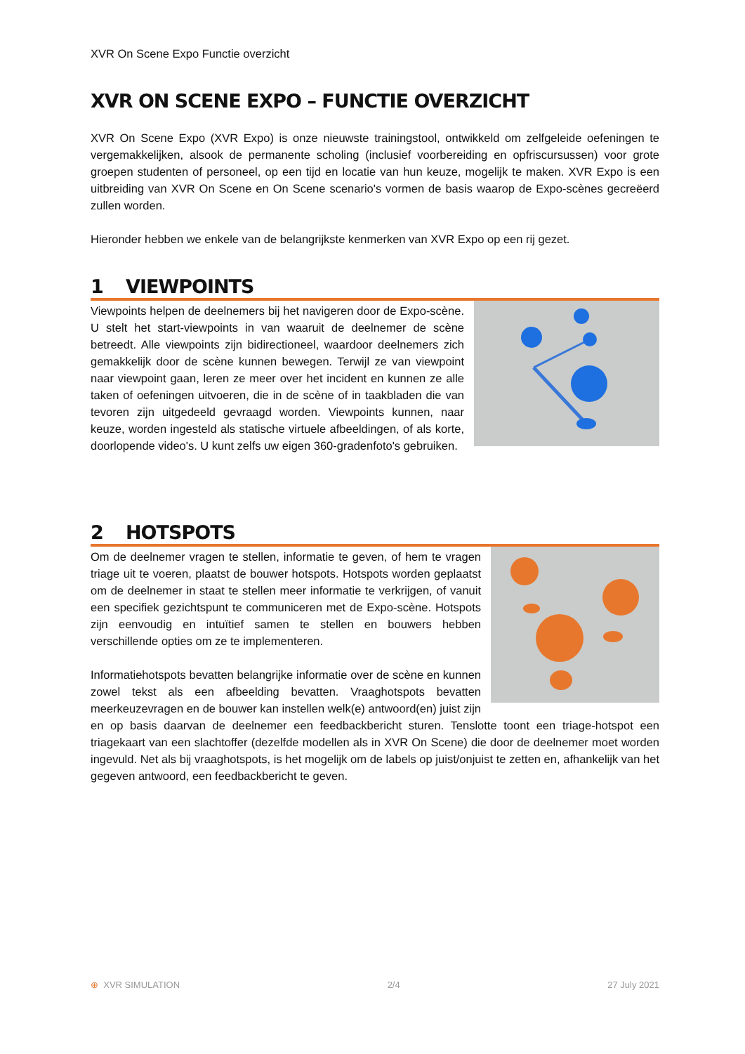XVR On Scene Expo Functie overzicht
XVR ON SCENE EXPO – FUNCTIE OVERZICHT
XVR On Scene Expo (XVR Expo) is onze nieuwste trainingstool, ontwikkeld om zelfgeleide oefeningen te vergemakkelijken, alsook de permanente scholing (inclusief voorbereiding en opfriscursussen) voor grote groepen studenten of personeel, op een tijd en locatie van hun keuze, mogelijk te maken. XVR Expo is een uitbreiding van XVR On Scene en On Scene scenario's vormen de basis waarop de Expo-scènes gecreëerd zullen worden.
Hieronder hebben we enkele van de belangrijkste kenmerken van XVR Expo op een rij gezet.
1 VIEWPOINTS
Viewpoints helpen de deelnemers bij het navigeren door de Expo-scène. U stelt het start-viewpoints in van waaruit de deelnemer de scène betreedt. Alle viewpoints zijn bidirectioneel, waardoor deelnemers zich gemakkelijk door de scène kunnen bewegen. Terwijl ze van viewpoint naar viewpoint gaan, leren ze meer over het incident en kunnen ze alle taken of oefeningen uitvoeren, die in de scène of in taakbladen die van tevoren zijn uitgedeeld gevraagd worden. Viewpoints kunnen, naar keuze, worden ingesteld als statische virtuele afbeeldingen, of als korte, doorlopende video's. U kunt zelfs uw eigen 360-gradenfoto's gebruiken.
2 HOTSPOTS
Om de deelnemer vragen te stellen, informatie te geven, of hem te vragen triage uit te voeren, plaatst de bouwer hotspots. Hotspots worden geplaatst om de deelnemer in staat te stellen meer informatie te verkrijgen, of vanuit een specifiek gezichtspunt te communiceren met de Expo-scène. Hotspots zijn eenvoudig en intuïtief samen te stellen en bouwers hebben verschillende opties om ze te implementeren.
Informatiehotspots bevatten belangrijke informatie over de scène en kunnen zowel tekst als een afbeelding bevatten. Vraaghotspots bevatten meerkeuzevragen en de bouwer kan instellen welk(e) antwoord(en) juist zijn en op basis daarvan de deelnemer een feedbackbericht sturen. Tenslotte toont een triage-hotspot een triagekaart van een slachtoffer (dezelfde modellen als in XVR On Scene) die door de deelnemer moet worden ingevuld. Net als bij vraaghotspots, is het mogelijk om de labels op juist/onjuist te zetten en, afhankelijk van het gegeven antwoord, een feedbackbericht te geven.
⊕ XVR SIMULATION 2/4 27 July 2021